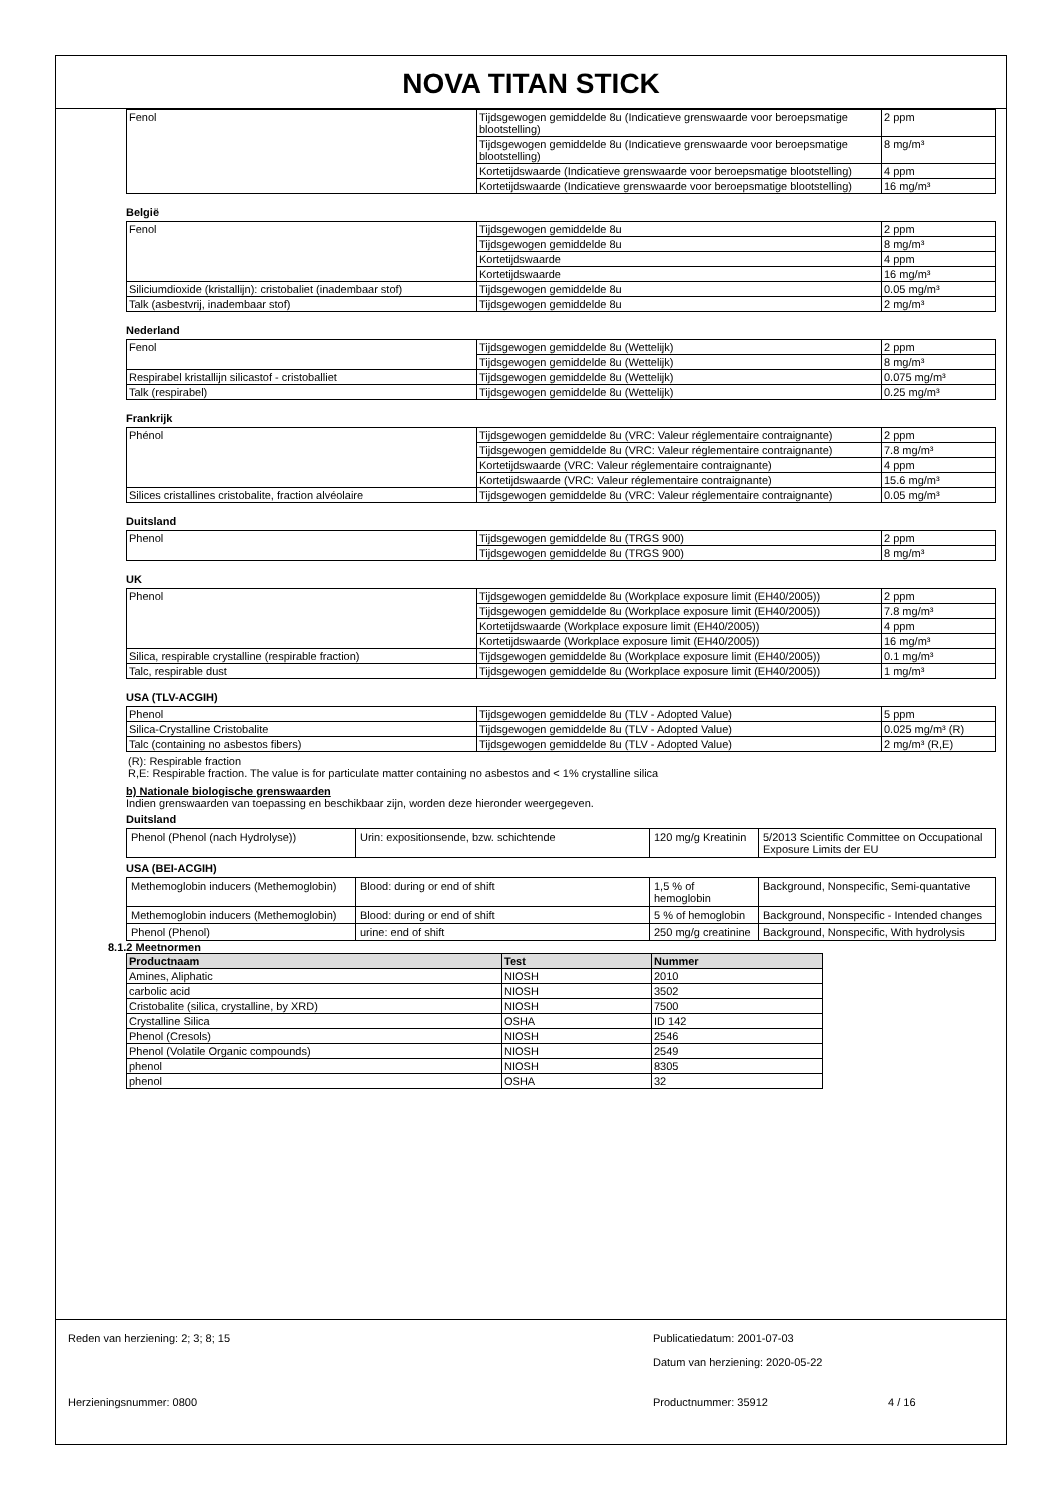NOVA TITAN STICK
| Fenol | Tijdsgewogen gemiddelde 8u (Indicatieve grenswaarde voor beroepsmatige blootstelling) | 2 ppm |
| | Tijdsgewogen gemiddelde 8u (Indicatieve grenswaarde voor beroepsmatige blootstelling) | 8 mg/m³ |
| | Kortetijdswaarde (Indicatieve grenswaarde voor beroepsmatige blootstelling) | 4 ppm |
| | Kortetijdswaarde (Indicatieve grenswaarde voor beroepsmatige blootstelling) | 16 mg/m³ |
België
| Fenol | Tijdsgewogen gemiddelde 8u | 2 ppm |
| | Tijdsgewogen gemiddelde 8u | 8 mg/m³ |
| | Kortetijdswaarde | 4 ppm |
| | Kortetijdswaarde | 16 mg/m³ |
| Siliciumdioxide (kristallijn): cristobaliet (inadembaar stof) | Tijdsgewogen gemiddelde 8u | 0.05 mg/m³ |
| Talk (asbestvrij, inadembaar stof) | Tijdsgewogen gemiddelde 8u | 2 mg/m³ |
Nederland
| Fenol | Tijdsgewogen gemiddelde 8u (Wettelijk) | 2 ppm |
| | Tijdsgewogen gemiddelde 8u (Wettelijk) | 8 mg/m³ |
| Respirabel kristallijn silicastof - cristoballiet | Tijdsgewogen gemiddelde 8u (Wettelijk) | 0.075 mg/m³ |
| Talk (respirabel) | Tijdsgewogen gemiddelde 8u (Wettelijk) | 0.25 mg/m³ |
Frankrijk
| Phénol | Tijdsgewogen gemiddelde 8u (VRC: Valeur réglementaire contraignante) | 2 ppm |
| | Tijdsgewogen gemiddelde 8u (VRC: Valeur réglementaire contraignante) | 7.8 mg/m³ |
| | Kortetijdswaarde (VRC: Valeur réglementaire contraignante) | 4 ppm |
| | Kortetijdswaarde (VRC: Valeur réglementaire contraignante) | 15.6 mg/m³ |
| Silices cristallines cristobalite, fraction alvéolaire | Tijdsgewogen gemiddelde 8u (VRC: Valeur réglementaire contraignante) | 0.05 mg/m³ |
Duitsland
| Phenol | Tijdsgewogen gemiddelde 8u (TRGS 900) | 2 ppm |
| | Tijdsgewogen gemiddelde 8u (TRGS 900) | 8 mg/m³ |
UK
| Phenol | Tijdsgewogen gemiddelde 8u (Workplace exposure limit (EH40/2005)) | 2 ppm |
| | Tijdsgewogen gemiddelde 8u (Workplace exposure limit (EH40/2005)) | 7.8 mg/m³ |
| | Kortetijdswaarde (Workplace exposure limit (EH40/2005)) | 4 ppm |
| | Kortetijdswaarde (Workplace exposure limit (EH40/2005)) | 16 mg/m³ |
| Silica, respirable crystalline (respirable fraction) | Tijdsgewogen gemiddelde 8u (Workplace exposure limit (EH40/2005)) | 0.1 mg/m³ |
| Talc, respirable dust | Tijdsgewogen gemiddelde 8u (Workplace exposure limit (EH40/2005)) | 1 mg/m³ |
USA (TLV-ACGIH)
| Phenol | Tijdsgewogen gemiddelde 8u (TLV - Adopted Value) | 5 ppm |
| Silica-Crystalline Cristobalite | Tijdsgewogen gemiddelde 8u (TLV - Adopted Value) | 0.025 mg/m³ (R) |
| Talc (containing no asbestos fibers) | Tijdsgewogen gemiddelde 8u (TLV - Adopted Value) | 2 mg/m³ (R,E) |
(R): Respirable fraction
R,E: Respirable fraction. The value is for particulate matter containing no asbestos and < 1% crystalline silica
b) Nationale biologische grenswaarden
Indien grenswaarden van toepassing en beschikbaar zijn, worden deze hieronder weergegeven.
Duitsland
| Phenol (Phenol (nach Hydrolyse)) | Urin: expositionsende, bzw. schichtende | 120 mg/g Kreatinin | 5/2013 Scientific Committee on Occupational Exposure Limits der EU |
USA (BEI-ACGIH)
| Methemoglobin inducers (Methemoglobin) | Blood: during or end of shift | 1,5 % of hemoglobin | Background, Nonspecific, Semi-quantative |
| Methemoglobin inducers (Methemoglobin) | Blood: during or end of shift | 5 % of hemoglobin | Background, Nonspecific - Intended changes |
| Phenol (Phenol) | urine: end of shift | 250 mg/g creatinine | Background, Nonspecific, With hydrolysis |
8.1.2 Meetnormen
| Productnaam | Test | Nummer |
| --- | --- | --- |
| Amines, Aliphatic | NIOSH | 2010 |
| carbolic acid | NIOSH | 3502 |
| Cristobalite (silica, crystalline, by XRD) | NIOSH | 7500 |
| Crystalline Silica | OSHA | ID 142 |
| Phenol (Cresols) | NIOSH | 2546 |
| Phenol (Volatile Organic compounds) | NIOSH | 2549 |
| phenol | NIOSH | 8305 |
| phenol | OSHA | 32 |
Reden van herziening: 2; 3; 8; 15 Publicatiedatum: 2001-07-03
Datum van herziening: 2020-05-22
Herzieningsnummer: 0800 Productnummer: 35912 4 / 16